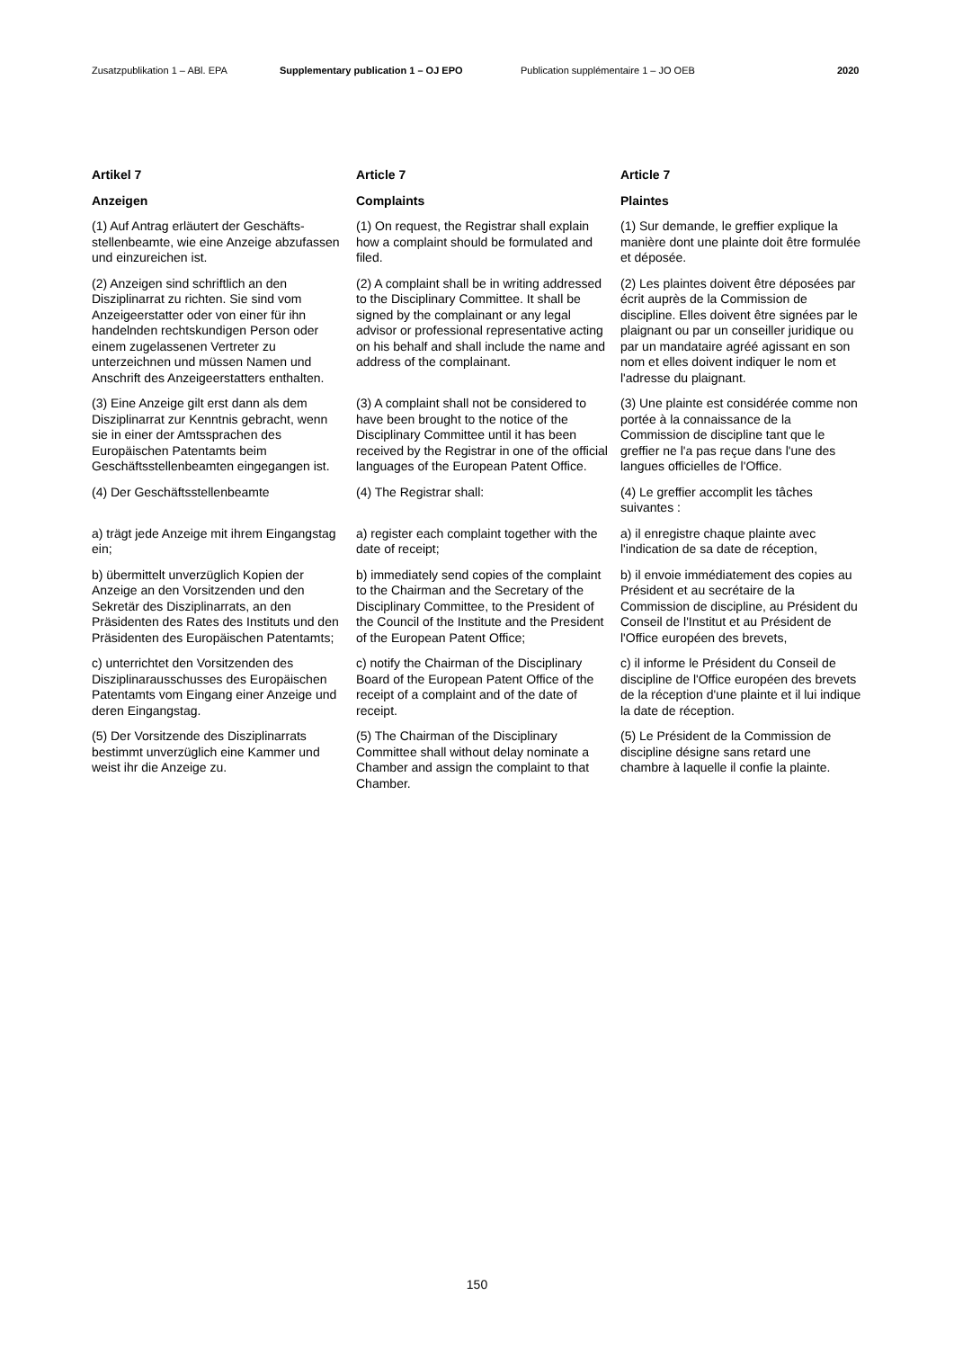Zusatzpublikation 1 – ABl. EPA Supplementary publication 1 – OJ EPO Publication supplémentaire 1 – JO OEB 2020
Artikel 7
Article 7
Article 7
Anzeigen
Complaints
Plaintes
(1) Auf Antrag erläutert der Geschäfts­stellenbeamte, wie eine Anzeige abzufassen und einzureichen ist.
(1) On request, the Registrar shall explain how a complaint should be formulated and filed.
(1) Sur demande, le greffier explique la manière dont une plainte doit être formulée et déposée.
(2) Anzeigen sind schriftlich an den Disziplinarrat zu richten. Sie sind vom Anzeigeerstatter oder von einer für ihn handelnden rechtskundigen Person oder einem zugelassenen Vertreter zu unterzeichnen und müssen Namen und Anschrift des Anzeigeerstatters enthalten.
(2) A complaint shall be in writing addressed to the Disciplinary Committee. It shall be signed by the complainant or any legal advisor or professional representative acting on his behalf and shall include the name and address of the complainant.
(2) Les plaintes doivent être déposées par écrit auprès de la Commission de discipline. Elles doivent être signées par le plaignant ou par un conseiller juridique ou par un mandataire agréé agissant en son nom et elles doivent indiquer le nom et l'adresse du plaignant.
(3) Eine Anzeige gilt erst dann als dem Disziplinarrat zur Kenntnis gebracht, wenn sie in einer der Amtssprachen des Europäischen Patentamts beim Geschäftsstellenbeamten eingegangen ist.
(3) A complaint shall not be considered to have been brought to the notice of the Disciplinary Committee until it has been received by the Registrar in one of the official languages of the European Patent Office.
(3) Une plainte est considérée comme non portée à la connaissance de la Commission de discipline tant que le greffier ne l'a pas reçue dans l'une des langues officielles de l'Office.
(4) Der Geschäftsstellenbeamte
(4) The Registrar shall:
(4) Le greffier accomplit les tâches suivantes :
a) trägt jede Anzeige mit ihrem Eingangstag ein;
a) register each complaint together with the date of receipt;
a) il enregistre chaque plainte avec l'indication de sa date de réception,
b) übermittelt unverzüglich Kopien der Anzeige an den Vorsitzenden und den Sekretär des Disziplinarrats, an den Präsidenten des Rates des Instituts und den Präsidenten des Europäischen Patentamts;
b) immediately send copies of the complaint to the Chairman and the Secretary of the Disciplinary Committee, to the President of the Council of the Institute and the President of the European Patent Office;
b) il envoie immédiatement des copies au Président et au secrétaire de la Commission de discipline, au Président du Conseil de l'Institut et au Président de l'Office européen des brevets,
c) unterrichtet den Vorsitzenden des Disziplinarausschusses des Europäi­schen Patentamts vom Eingang einer Anzeige und deren Eingangstag.
c) notify the Chairman of the Disciplinary Board of the European Patent Office of the receipt of a complaint and of the date of receipt.
c) il informe le Président du Conseil de discipline de l'Office européen des brevets de la réception d'une plainte et il lui indique la date de réception.
(5) Der Vorsitzende des Disziplinarrats bestimmt unverzüglich eine Kammer und weist ihr die Anzeige zu.
(5) The Chairman of the Disciplinary Committee shall without delay nominate a Chamber and assign the complaint to that Chamber.
(5) Le Président de la Commission de discipline désigne sans retard une chambre à laquelle il confie la plainte.
150